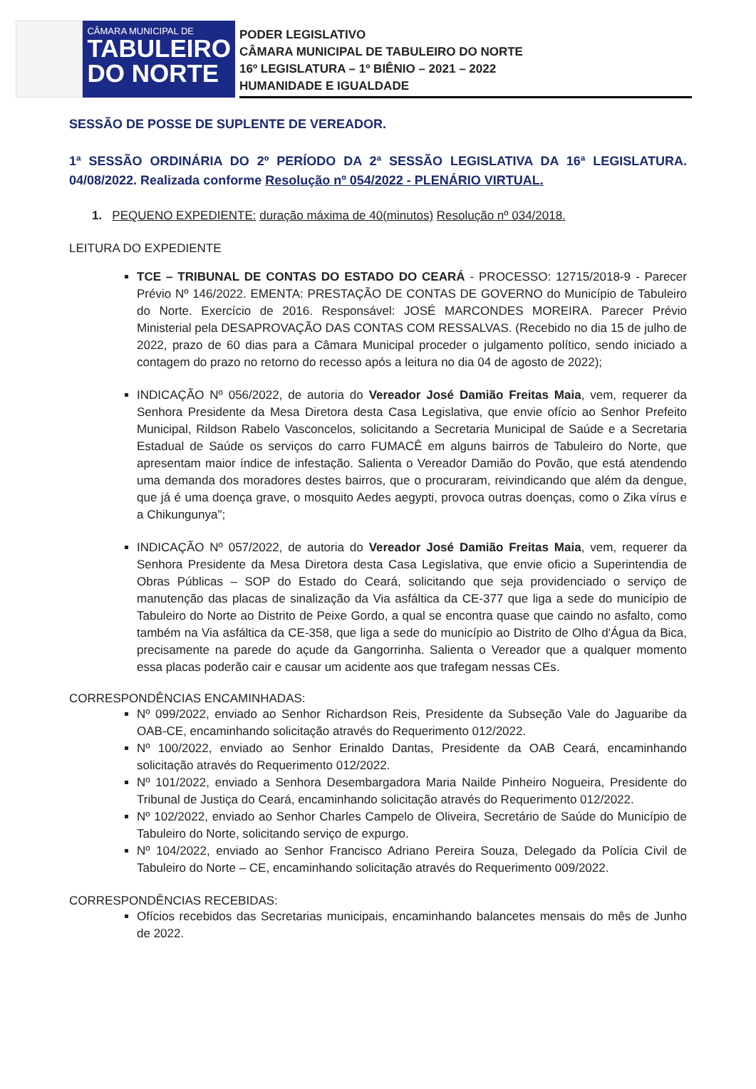CÂMARA MUNICIPAL DE
TABULEIRO
DO NORTE
PODER LEGISLATIVO
CÂMARA MUNICIPAL DE TABULEIRO DO NORTE
16º LEGISLATURA – 1º BIÊNIO – 2021 – 2022
HUMANIDADE E IGUALDADE
SESSÃO DE POSSE DE SUPLENTE DE VEREADOR.
1ª SESSÃO ORDINÁRIA DO 2º PERÍODO DA 2ª SESSÃO LEGISLATIVA DA 16ª LEGISLATURA. 04/08/2022. Realizada conforme Resolução nº 054/2022 - PLENÁRIO VIRTUAL.
1. PEQUENO EXPEDIENTE: duração máxima de 40(minutos) Resolução nº 034/2018.
LEITURA DO EXPEDIENTE
TCE – TRIBUNAL DE CONTAS DO ESTADO DO CEARÁ - PROCESSO: 12715/2018-9 - Parecer Prévio Nº 146/2022. EMENTA: PRESTAÇÃO DE CONTAS DE GOVERNO do Município de Tabuleiro do Norte. Exercício de 2016. Responsável: JOSÉ MARCONDES MOREIRA. Parecer Prévio Ministerial pela DESAPROVAÇÃO DAS CONTAS COM RESSALVAS. (Recebido no dia 15 de julho de 2022, prazo de 60 dias para a Câmara Municipal proceder o julgamento político, sendo iniciado a contagem do prazo no retorno do recesso após a leitura no dia 04 de agosto de 2022);
INDICAÇÃO Nº 056/2022, de autoria do Vereador José Damião Freitas Maia, vem, requerer da Senhora Presidente da Mesa Diretora desta Casa Legislativa, que envie ofício ao Senhor Prefeito Municipal, Rildson Rabelo Vasconcelos, solicitando a Secretaria Municipal de Saúde e a Secretaria Estadual de Saúde os serviços do carro FUMACÊ em alguns bairros de Tabuleiro do Norte, que apresentam maior índice de infestação. Salienta o Vereador Damião do Povão, que está atendendo uma demanda dos moradores destes bairros, que o procuraram, reivindicando que além da dengue, que já é uma doença grave, o mosquito Aedes aegypti, provoca outras doenças, como o Zika vírus e a Chikungunya";
INDICAÇÃO Nº 057/2022, de autoria do Vereador José Damião Freitas Maia, vem, requerer da Senhora Presidente da Mesa Diretora desta Casa Legislativa, que envie oficio a Superintendia de Obras Públicas – SOP do Estado do Ceará, solicitando que seja providenciado o serviço de manutenção das placas de sinalização da Via asfáltica da CE-377 que liga a sede do município de Tabuleiro do Norte ao Distrito de Peixe Gordo, a qual se encontra quase que caindo no asfalto, como também na Via asfáltica da CE-358, que liga a sede do município ao Distrito de Olho d'Água da Bica, precisamente na parede do açude da Gangorrinha. Salienta o Vereador que a qualquer momento essa placas poderão cair e causar um acidente aos que trafegam nessas CEs.
CORRESPONDÊNCIAS ENCAMINHADAS:
Nº 099/2022, enviado ao Senhor Richardson Reis, Presidente da Subseção Vale do Jaguaribe da OAB-CE, encaminhando solicitação através do Requerimento 012/2022.
Nº 100/2022, enviado ao Senhor Erinaldo Dantas, Presidente da OAB Ceará, encaminhando solicitação através do Requerimento 012/2022.
Nº 101/2022, enviado a Senhora Desembargadora Maria Nailde Pinheiro Nogueira, Presidente do Tribunal de Justiça do Ceará, encaminhando solicitação através do Requerimento 012/2022.
Nº 102/2022, enviado ao Senhor Charles Campelo de Oliveira, Secretário de Saúde do Município de Tabuleiro do Norte, solicitando serviço de expurgo.
Nº 104/2022, enviado ao Senhor Francisco Adriano Pereira Souza, Delegado da Polícia Civil de Tabuleiro do Norte – CE, encaminhando solicitação através do Requerimento 009/2022.
CORRESPONDÊNCIAS RECEBIDAS:
Ofícios recebidos das Secretarias municipais, encaminhando balancetes mensais do mês de Junho de 2022.